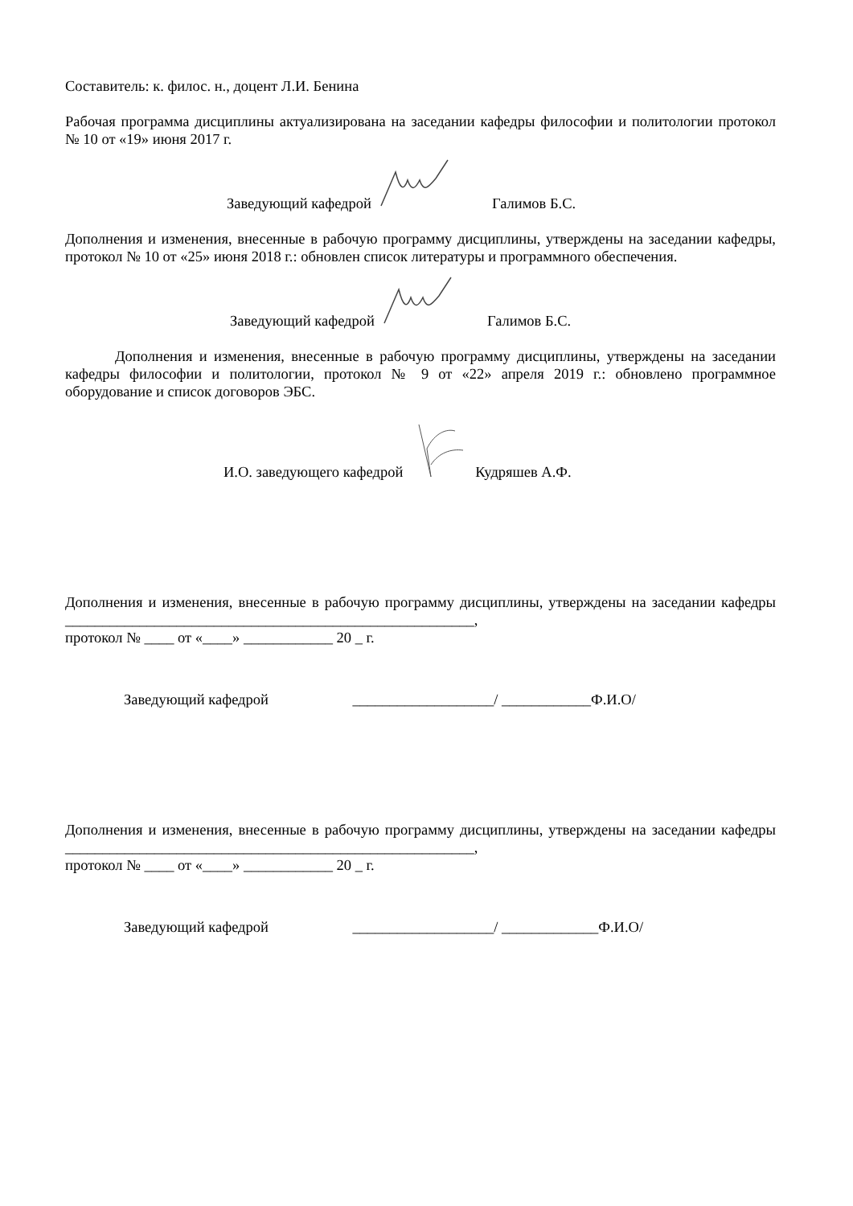Составитель: к. филос. н., доцент Л.И. Бенина
Рабочая программа дисциплины актуализирована на заседании кафедры философии и политологии протокол № 10 от «19» июня 2017 г.
Заведующий кафедрой Галимов Б.С.
Дополнения и изменения, внесенные в рабочую программу дисциплины, утверждены на заседании кафедры, протокол № 10 от «25» июня 2018 г.: обновлен список литературы и программного обеспечения.
Заведующий кафедрой Галимов Б.С.
Дополнения и изменения, внесенные в рабочую программу дисциплины, утверждены на заседании кафедры философии и политологии, протокол № 9 от «22» апреля 2019 г.: обновлено программное оборудование и список договоров ЭБС.
И.О. заведующего кафедрой Кудряшев А.Ф.
Дополнения и изменения, внесенные в рабочую программу дисциплины, утверждены на заседании кафедры _______________________________________________________,
протокол № ____ от «____» ____________ 20 _ г.
Заведующий кафедрой ___________________/ ____________Ф.И.О/
Дополнения и изменения, внесенные в рабочую программу дисциплины, утверждены на заседании кафедры _______________________________________________________,
протокол № ____ от «____» ____________ 20 _ г.
Заведующий кафедрой ___________________/ _____________Ф.И.О/